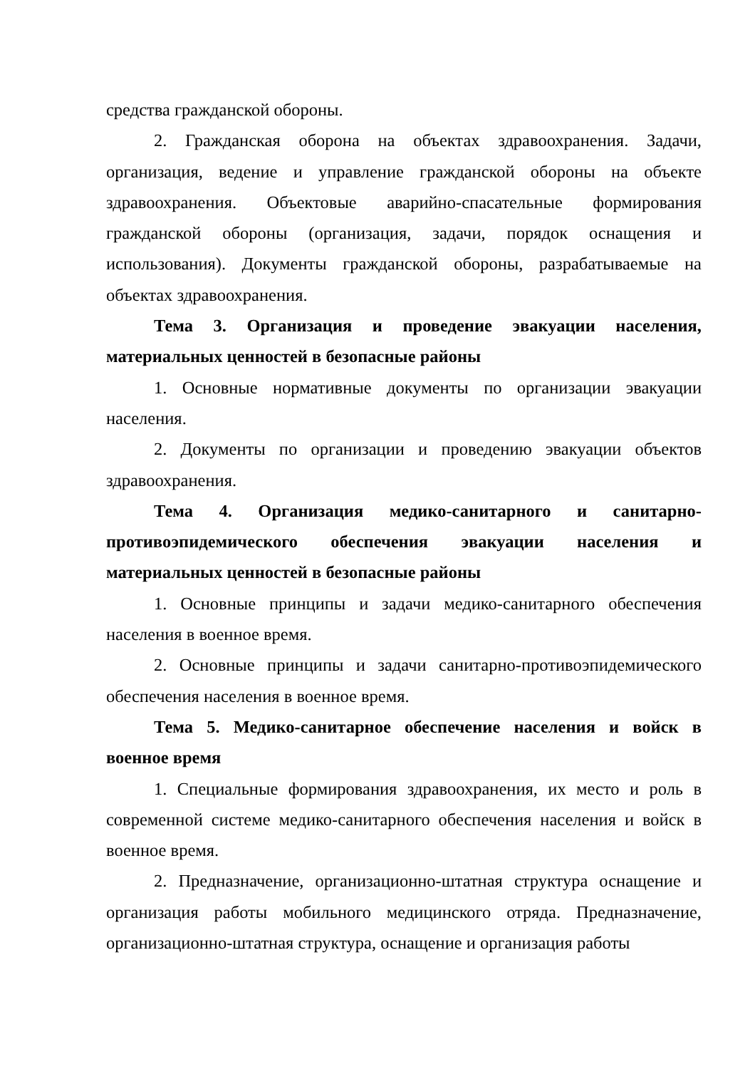средства гражданской обороны.
2. Гражданская оборона на объектах здравоохранения. Задачи, организация, ведение и управление гражданской обороны на объекте здравоохранения. Объектовые аварийно-спасательные формирования гражданской обороны (организация, задачи, порядок оснащения и использования). Документы гражданской обороны, разрабатываемые на объектах здравоохранения.
Тема 3. Организация и проведение эвакуации населения, материальных ценностей в безопасные районы
1. Основные нормативные документы по организации эвакуации населения.
2. Документы по организации и проведению эвакуации объектов здравоохранения.
Тема 4. Организация медико-санитарного и санитарно-противоэпидемического обеспечения эвакуации населения и материальных ценностей в безопасные районы
1. Основные принципы и задачи медико-санитарного обеспечения населения в военное время.
2. Основные принципы и задачи санитарно-противоэпидемического обеспечения населения в военное время.
Тема 5. Медико-санитарное обеспечение населения и войск в военное время
1. Специальные формирования здравоохранения, их место и роль в современной системе медико-санитарного обеспечения населения и войск в военное время.
2. Предназначение, организационно-штатная структура оснащение и организация работы мобильного медицинского отряда. Предназначение, организационно-штатная структура, оснащение и организация работы